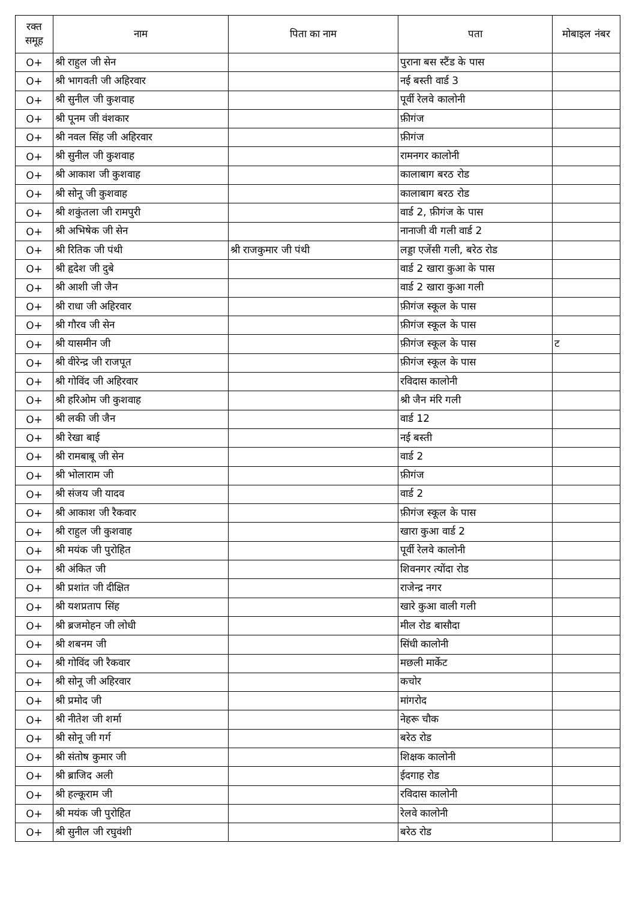| रक्त समूह | नाम | पिता का नाम | पता | मोबाइल नंबर |
| --- | --- | --- | --- | --- |
| O+ | श्री राहुल जी सेन | | पुराना बस स्टैंड के पास | |
| O+ | श्री भागवती जी अहिरवार | | नई बस्ती वार्ड 3 | |
| O+ | श्री सुनील जी कुशवाह | | पूर्वी रेलवे कालोनी | |
| O+ | श्री पूनम जी वंशकार | | फ़ीगंज | |
| O+ | श्री नवल सिंह जी अहिरवार | | फ़ीगंज | |
| O+ | श्री सुनील जी कुशवाह | | रामनगर कालोनी | |
| O+ | श्री आकाश जी कुशवाह | | कालाबाग बरठ रोड | |
| O+ | श्री सोनू जी कुशवाह | | कालाबाग बरठ रोड | |
| O+ | श्री शकुंतला जी रामपुरी | | वार्ड 2, फ़ीगंज के पास | |
| O+ | श्री अभिषेक जी सेन | | नानाजी वी गली वार्ड 2 | |
| O+ | श्री रितिक जी पंथी | श्री राजकुमार जी पंथी | लड्डा एजेंसी गली, बरेठ रोड | |
| O+ | श्री हृदेश जी दुबे | | वार्ड 2 खारा कुआ के पास | |
| O+ | श्री आशी जी जैन | | वार्ड 2 खारा कुआ गली | |
| O+ | श्री राधा जी अहिरवार | | फ़ीगंज स्कूल के पास | |
| O+ | श्री गौरव जी सेन | | फ़ीगंज स्कूल के पास | |
| O+ | श्री यासमीन जी | | फ़ीगंज स्कूल के पास | ट |
| O+ | श्री वीरेन्द्र जी राजपूत | | फ़ीगंज स्कूल के पास | |
| O+ | श्री गोविंद जी अहिरवार | | रविदास कालोनी | |
| O+ | श्री हरिओम जी कुशवाह | | श्री जैन मंरि गली | |
| O+ | श्री लकी जी जैन | | वार्ड 12 | |
| O+ | श्री रेखा बाई | | नई बस्ती | |
| O+ | श्री रामबाबू जी सेन | | वार्ड 2 | |
| O+ | श्री भोलाराम जी | | फ़ीगंज | |
| O+ | श्री संजय जी यादव | | वार्ड 2 | |
| O+ | श्री आकाश जी रैकवार | | फ़ीगंज स्कूल के पास | |
| O+ | श्री राहुल जी कुशवाह | | खारा कुआ वार्ड 2 | |
| O+ | श्री मयंक जी पुरोहित | | पूर्वी रेलवे कालोनी | |
| O+ | श्री अंकित जी | | शिवनगर त्योंदा रोड | |
| O+ | श्री प्रशांत जी दीक्षित | | राजेन्द्र नगर | |
| O+ | श्री यशप्रताप सिंह | | खारे कुआ वाली गली | |
| O+ | श्री ब्रजमोहन जी लोधी | | मील रोड बासौदा | |
| O+ | श्री शबनम जी | | सिंधी कालोनी | |
| O+ | श्री गोविंद जी रैकवार | | मछली मार्केट | |
| O+ | श्री सोनू जी अहिरवार | | कचोर | |
| O+ | श्री प्रमोद जी | | मांगरोद | |
| O+ | श्री नीतेश जी शर्मा | | नेहरू चौक | |
| O+ | श्री सोनू जी गर्ग | | बरेठ रोड | |
| O+ | श्री संतोष कुमार जी | | शिक्षक कालोनी | |
| O+ | श्री ब्राजिद अली | | ईदगाह रोड | |
| O+ | श्री हल्कूराम जी | | रविदास कालोनी | |
| O+ | श्री मयंक जी पुरोहित | | रेलवे कालोनी | |
| O+ | श्री सुनील जी रघुवंशी | | बरेठ रोड | |